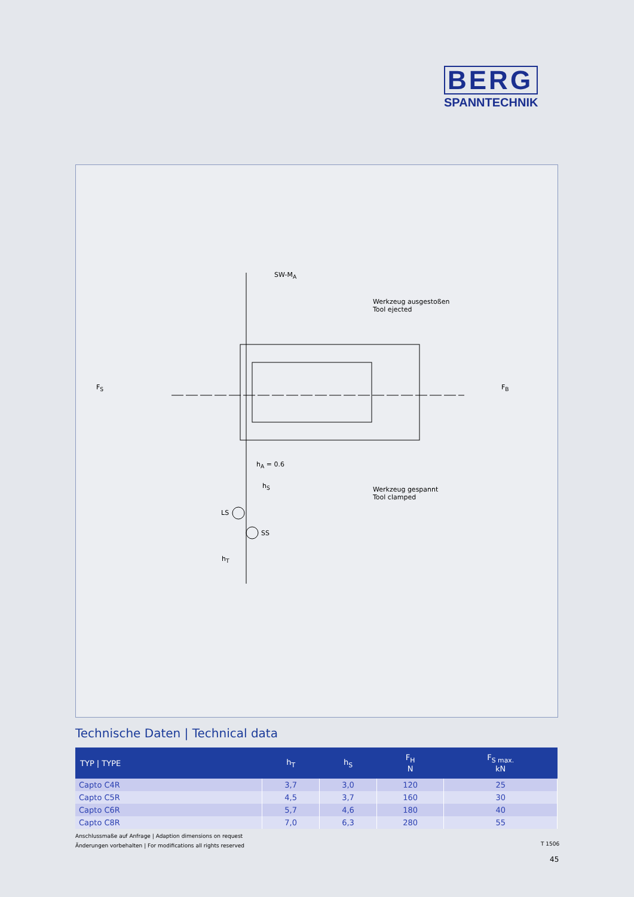BERG
SPANNTECHNIK
SW-M<sub>A</sub>
Werkzeug ausgestoßen
Tool ejected
F<sub>S</sub> F<sub>B</sub>
h<sub>A</sub> = 0.6
h<sub>S</sub> Werkzeug gespannt
Tool clamped
LS
SS
h<sub>T</sub>
Technische Daten | Technical data
| TYP / TYPE | h<sub>T</sub> | h<sub>S</sub> | F<sub>H</sub> N | F<sub>S max.</sub> kN |
| --- | --- | --- | --- | --- |
| Capto C4R | 3,7 | 3,0 | 120 | 25 |
| Capto C5R | 4,5 | 3,7 | 160 | 30 |
| Capto C6R | 5,7 | 4,6 | 180 | 40 |
| Capto C8R | 7,0 | 6,3 | 280 | 55 |
Anschlussmaße auf Anfrage | Adaption dimensions on request
Änderungen vorbehalten | For modifications all rights reserved
T 1506
45